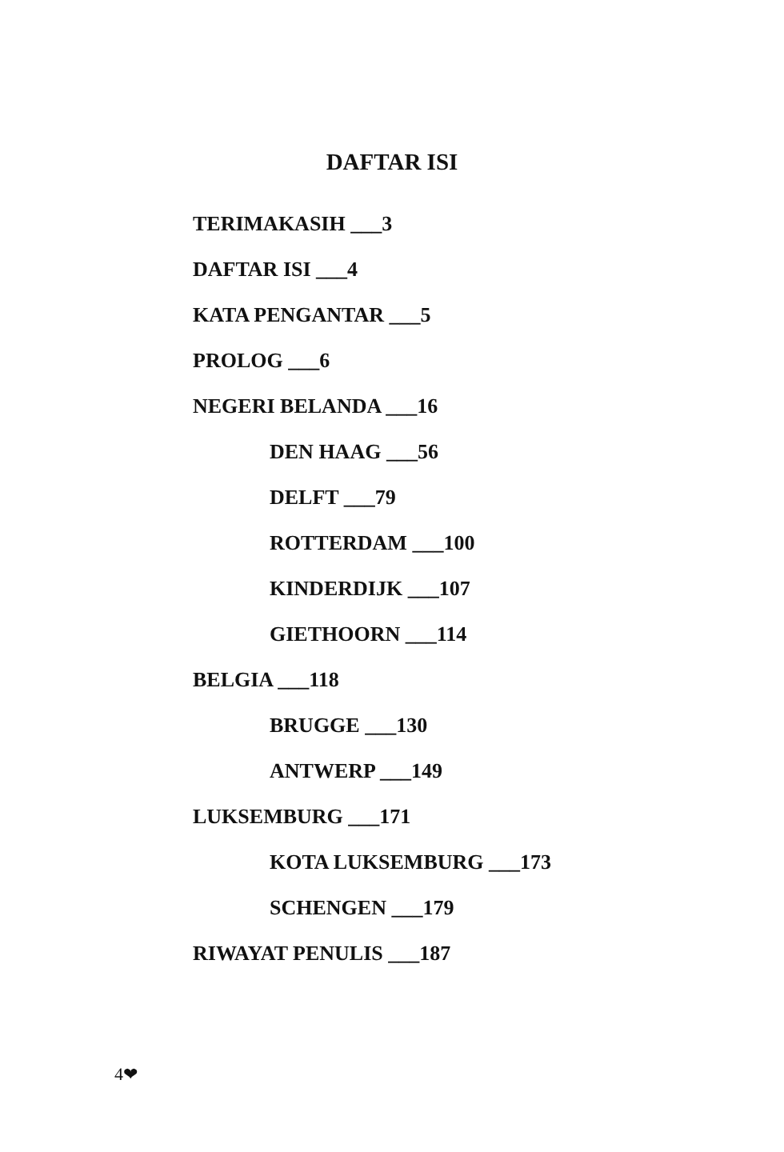DAFTAR ISI
TERIMAKASIH ___3
DAFTAR ISI ___4
KATA PENGANTAR ___5
PROLOG ___6
NEGERI BELANDA ___16
DEN HAAG ___56
DELFT ___79
ROTTERDAM ___100
KINDERDIJK ___107
GIETHOORN ___114
BELGIA ___118
BRUGGE ___130
ANTWERP ___149
LUKSEMBURG ___171
KOTA LUKSEMBURG ___173
SCHENGEN ___179
RIWAYAT PENULIS ___187
4❤